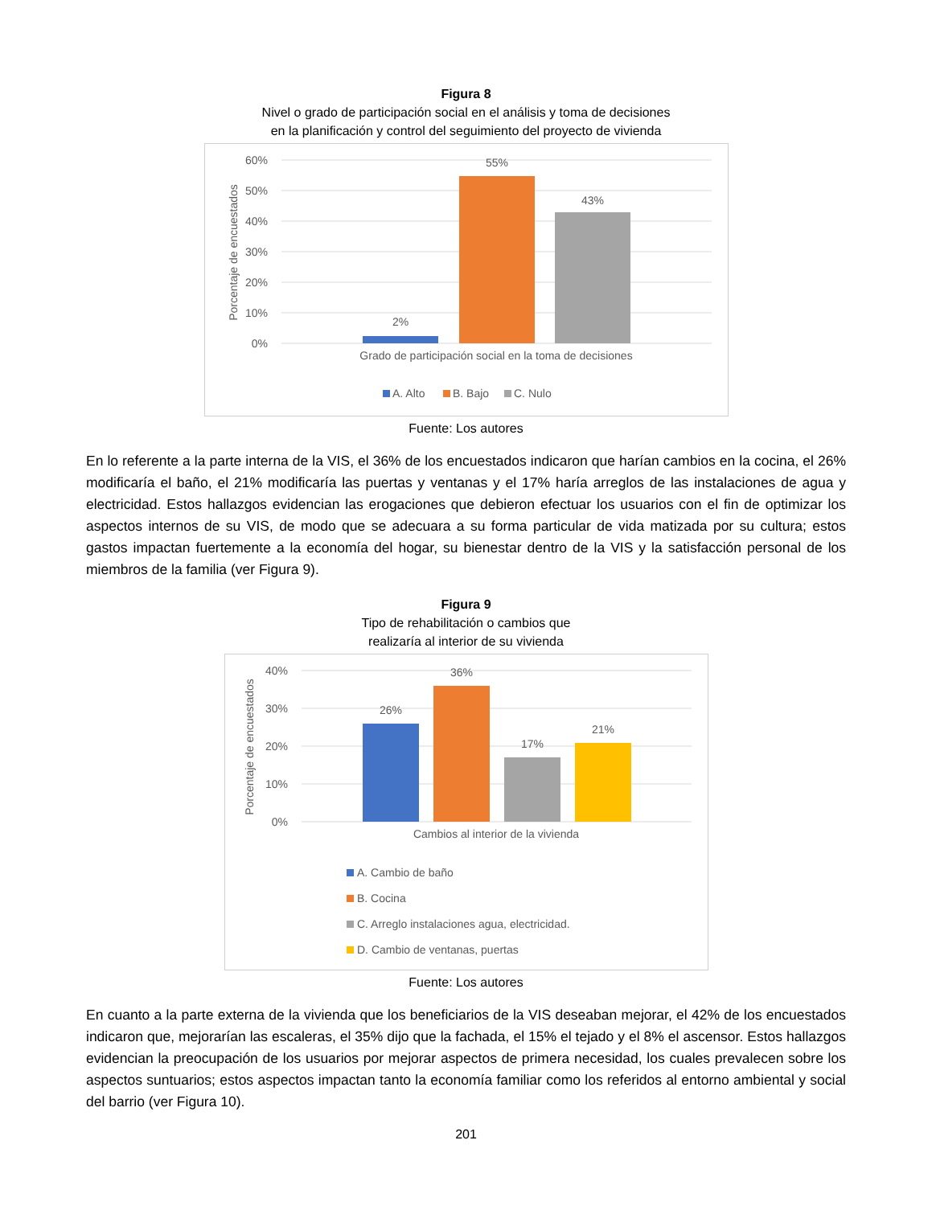Figura 8
Nivel o grado de participación social en el análisis y toma de decisiones
en la planificación y control del seguimiento del proyecto de vivienda
60%
50%
40%
30%
20%
10%
0%
Porcentaje de encuestados
2%
55%
43%
Grado de participación social en la toma de decisiones
A. Alto
B. Bajo
C. Nulo
Fuente: Los autores
En lo referente a la parte interna de la VIS, el 36% de los encuestados indicaron que harían cambios en la cocina, el 26% modificaría el baño, el 21% modificaría las puertas y ventanas y el 17% haría arreglos de las instalaciones de agua y electricidad. Estos hallazgos evidencian las erogaciones que debieron efectuar los usuarios con el fin de optimizar los aspectos internos de su VIS, de modo que se adecuara a su forma particular de vida matizada por su cultura; estos gastos impactan fuertemente a la economía del hogar, su bienestar dentro de la VIS y la satisfacción personal de los miembros de la familia (ver Figura 9).
Figura 9
Tipo de rehabilitación o cambios que
realizaría al interior de su vivienda
40%
30%
20%
10%
0%
Porcentaje de encuestados
26%
36%
17%
21%
Cambios al interior de la vivienda
A. Cambio de baño
B. Cocina
C. Arreglo instalaciones agua, electricidad.
D. Cambio de ventanas, puertas
Fuente: Los autores
En cuanto a la parte externa de la vivienda que los beneficiarios de la VIS deseaban mejorar, el 42% de los encuestados indicaron que, mejorarían las escaleras, el 35% dijo que la fachada, el 15% el tejado y el 8% el ascensor. Estos hallazgos evidencian la preocupación de los usuarios por mejorar aspectos de primera necesidad, los cuales prevalecen sobre los aspectos suntuarios; estos aspectos impactan tanto la economía familiar como los referidos al entorno ambiental y social del barrio (ver Figura 10).
201